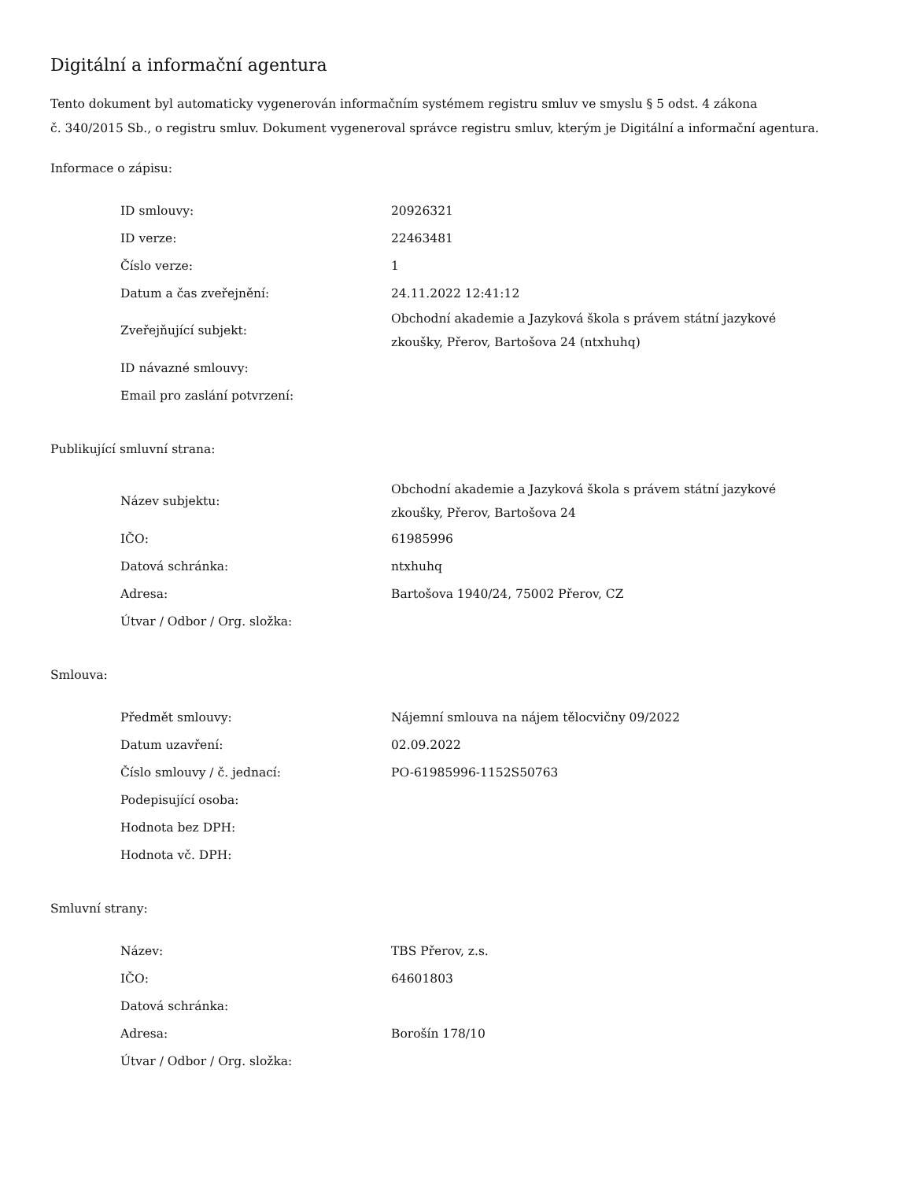Digitální a informační agentura
Tento dokument byl automaticky vygenerován informačním systémem registru smluv ve smyslu § 5 odst. 4 zákona
č. 340/2015 Sb., o registru smluv. Dokument vygeneroval správce registru smluv, kterým je Digitální a informační agentura.
Informace o zápisu:
| ID smlouvy: | 20926321 |
| ID verze: | 22463481 |
| Číslo verze: | 1 |
| Datum a čas zveřejnění: | 24.11.2022 12:41:12 |
| Zveřejňující subjekt: | Obchodní akademie a Jazyková škola s právem státní jazykové zkoušky, Přerov, Bartošova 24 (ntxhuhq) |
| ID návazné smlouvy: | |
| Email pro zaslání potvrzení: | |
Publikující smluvní strana:
| Název subjektu: | Obchodní akademie a Jazyková škola s právem státní jazykové zkoušky, Přerov, Bartošova 24 |
| IČO: | 61985996 |
| Datová schránka: | ntxhuhq |
| Adresa: | Bartošova 1940/24, 75002 Přerov, CZ |
| Útvar / Odbor / Org. složka: | |
Smlouva:
| Předmět smlouvy: | Nájemní smlouva na nájem tělocvičny 09/2022 |
| Datum uzavření: | 02.09.2022 |
| Číslo smlouvy / č. jednací: | PO-61985996-1152S50763 |
| Podepisující osoba: | |
| Hodnota bez DPH: | |
| Hodnota vč. DPH: | |
Smluvní strany:
| Název: | TBS Přerov, z.s. |
| IČO: | 64601803 |
| Datová schránka: | |
| Adresa: | Borošín 178/10 |
| Útvar / Odbor / Org. složka: | |